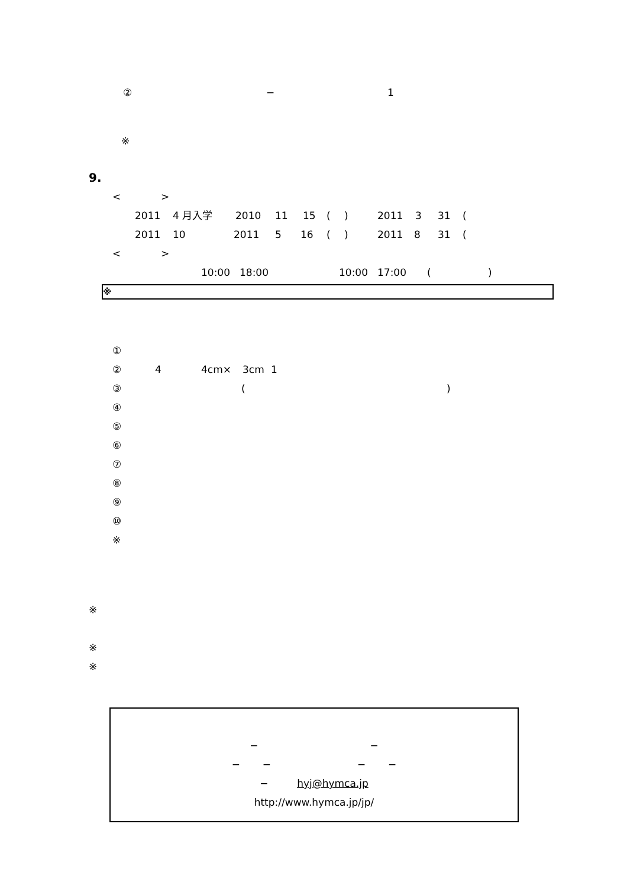② − 1
※
9.
< >
2011 4 月入学 2010 11 15 () 2011 3 31 (
2011 10 2011 5 16 () 2011 8 31 (
< >
10:00 18:00 10:00 17:00 ()
※
①
② 4 4cm× 3cm 1
③ ()
④
⑤
⑥
⑦
⑧
⑨
⑩
※
※
※
※
− −
− − − −
− hyj@hymca.jp
http://www.hymca.jp/jp/